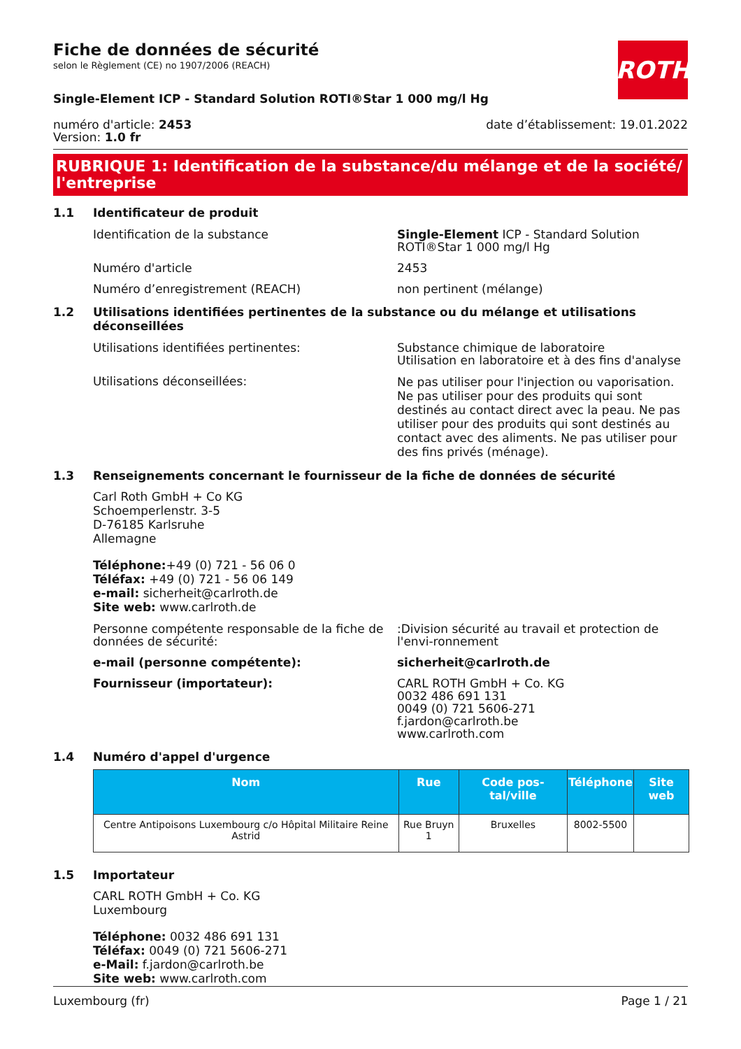ROTH
Fiche de données de sécurité
selon le Règlement (CE) no 1907/2006 (REACH)
Single-Element ICP - Standard Solution ROTI®Star 1 000 mg/l Hg
numéro d'article: 2453
Version: 1.0 fr
date d’établissement: 19.01.2022
RUBRIQUE 1: Identification de la substance/du mélange et de la société/ l'entreprise
1.1 Identificateur de produit
Identification de la substance Single-Element ICP - Standard Solution ROTI®Star 1 000 mg/l Hg
Numéro d'article 2453
Numéro d’enregistrement (REACH) non pertinent (mélange)
1.2 Utilisations identifiées pertinentes de la substance ou du mélange et utilisations déconseillées
Utilisations identifiées pertinentes: Substance chimique de laboratoire
Utilisation en laboratoire et à des fins d'analyse
Utilisations déconseillées:
Ne pas utiliser pour l'injection ou vaporisation. Ne pas utiliser pour des produits qui sont destinés au contact direct avec la peau. Ne pas utiliser pour des produits qui sont destinés au contact avec des aliments. Ne pas utiliser pour des fins privés (ménage).
1.3 Renseignements concernant le fournisseur de la fiche de données de sécurité
Carl Roth GmbH + Co KG
Schoemperlenstr. 3-5
D-76185 Karlsruhe
Allemagne
Téléphone:+49 (0) 721 - 56 06 0
Téléfax: +49 (0) 721 - 56 06 149
e-mail: sicherheit@carlroth.de
Site web: www.carlroth.de
Personne compétente responsable de la fiche de données de sécurité:
:Division sécurité au travail et protection de l'envi-ronnement
e-mail (personne compétente): sicherheit@carlroth.de
Fournisseur (importateur): CARL ROTH GmbH + Co. KG
0032 486 691 131
0049 (0) 721 5606-271
f.jardon@carlroth.be
www.carlroth.com
1.4 Numéro d'appel d'urgence
| Nom | Rue | Code pos-tal/ville | Téléphone | Site web |
| --- | --- | --- | --- | --- |
| Centre Antipoisons Luxembourg c/o Hôpital Militaire Reine Astrid | Rue Bruyn 1 | Bruxelles | 8002-5500 | |
1.5 Importateur
CARL ROTH GmbH + Co. KG
Luxembourg
Téléphone: 0032 486 691 131
Téléfax: 0049 (0) 721 5606-271
e-Mail: f.jardon@carlroth.be
Site web: www.carlroth.com
Luxembourg (fr) Page 1 / 21